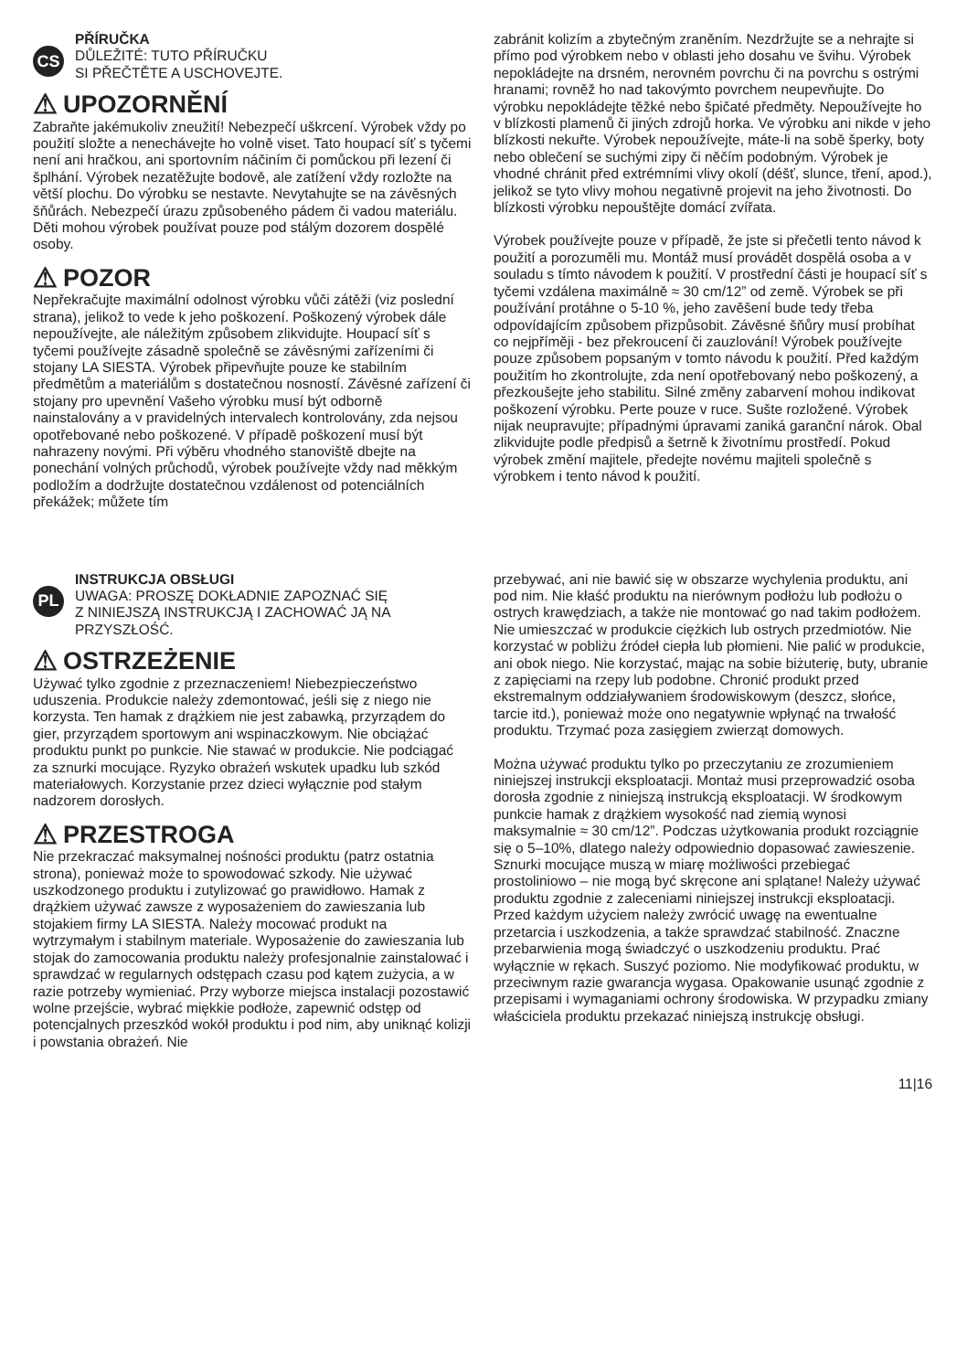CS
PŘÍRUČKA
DŮLEŽITÉ: TUTO PŘÍRUČKU
SI PŘEČTĚTE A USCHOVEJTE.
⚠ UPOZORNĚNÍ
Zabraňte jakémukoliv zneužití! Nebezpečí uškrcení. Výrobek vždy po použití složte a nenechávejte ho volně viset. Tato houpací síť s tyčemi není ani hračkou, ani sportovním náčiním či pomůckou při lezení či šplhání. Výrobek nezatěžujte bodově, ale zatížení vždy rozložte na větší plochu. Do výrobku se nestavte. Nevytahujte se na závěsných šňůrách. Nebezpečí úrazu způsobeného pádem či vadou materiálu. Děti mohou výrobek používat pouze pod stálým dozorem dospělé osoby.
⚠ POZOR
Nepřekračujte maximální odolnost výrobku vůči zátěži (viz poslední strana), jelikož to vede k jeho poškození. Poškozený výrobek dále nepoužívejte, ale náležitým způsobem zlikvidujte. Houpací síť s tyčemi používejte zásadně společně se závěsnými zařízeními či stojany LA SIESTA. Výrobek připevňujte pouze ke stabilním předmětům a materiálům s dostatečnou nosností. Závěsné zařízení či stojany pro upevnění Vašeho výrobku musí být odborně nainstalovány a v pravidelných intervalech kontrolovány, zda nejsou opotřebované nebo poškozené. V případě poškození musí být nahrazeny novými. Při výběru vhodného stanoviště dbejte na ponechání volných průchodů, výrobek používejte vždy nad měkkým podložím a dodržujte dostatečnou vzdálenost od potenciálních překážek; můžete tím
zabránit kolizím a zbytečným zraněním. Nezdržujte se a nehrajte si přímo pod výrobkem nebo v oblasti jeho dosahu ve švihu. Výrobek nepokládejte na drsném, nerovném povrchu či na povrchu s ostrými hranami; rovněž ho nad takovýmto povrchem neupevňujte. Do výrobku nepokládejte těžké nebo špičaté předměty. Nepoužívejte ho v blízkosti plamenů či jiných zdrojů horka. Ve výrobku ani nikde v jeho blízkosti nekuřte. Výrobek nepoužívejte, máte-li na sobě šperky, boty nebo oblečení se suchými zipy či něčím podobným. Výrobek je vhodné chránit před extrémními vlivy okolí (déšť, slunce, tření, apod.), jelikož se tyto vlivy mohou negativně projevit na jeho životnosti. Do blízkosti výrobku nepouštějte domácí zvířata.
Výrobek používejte pouze v případě, že jste si přečetli tento návod k použití a porozuměli mu. Montáž musí provádět dospělá osoba a v souladu s tímto návodem k použití. V prostřední části je houpací síť s tyčemi vzdálena maximálně ≈ 30 cm/12” od země. Výrobek se při používání protáhne o 5-10 %, jeho zavěšení bude tedy třeba odpovídajícím způsobem přizpůsobit. Závěsné šňůry musí probíhat co nejpříměji - bez překroucení či zauzlování! Výrobek používejte pouze způsobem popsaným v tomto návodu k použití. Před každým použitím ho zkontrolujte, zda není opotřebovaný nebo poškozený, a přezkoušejte jeho stabilitu. Silné změny zabarvení mohou indikovat poškození výrobku. Perte pouze v ruce. Sušte rozložené. Výrobek nijak neupravujte; případnými úpravami zaniká garanční nárok. Obal zlikvidujte podle předpisů a šetrně k životnímu prostředí. Pokud výrobek změní majitele, předejte novému majiteli společně s výrobkem i tento návod k použití.
PL
INSTRUKCJA OBSŁUGI
UWAGA: PROSZĘ DOKŁADNIE ZAPOZNAĆ SIĘ
Z NINIEJSZĄ INSTRUKCJĄ I ZACHOWAĆ JĄ NA
PRZYSZŁOŚĆ.
⚠ OSTRZEŻENIE
Używać tylko zgodnie z przeznaczeniem! Niebezpieczeństwo uduszenia. Produkcie należy zdemontować, jeśli się z niego nie korzysta. Ten hamak z drążkiem nie jest zabawką, przyrządem do gier, przyrządem sportowym ani wspinaczkowym. Nie obciążać produktu punkt po punkcie. Nie stawać w produkcie. Nie podciągać za sznurki mocujące. Ryzyko obrażeń wskutek upadku lub szkód materiałowych. Korzystanie przez dzieci wyłącznie pod stałym nadzorem dorosłych.
⚠ PRZESTROGA
Nie przekraczać maksymalnej nośności produktu (patrz ostatnia strona), ponieważ może to spowodować szkody. Nie używać uszkodzonego produktu i zutylizować go prawidłowo. Hamak z drążkiem używać zawsze z wyposażeniem do zawieszania lub stojakiem firmy LA SIESTA. Należy mocować produkt na wytrzymałym i stabilnym materiale. Wyposażenie do zawieszania lub stojak do zamocowania produktu należy profesjonalnie zainstalować i sprawdzać w regularnych odstępach czasu pod kątem zużycia, a w razie potrzeby wymieniać. Przy wyborze miejsca instalacji pozostawić wolne przejście, wybrać miękkie podłoże, zapewnić odstęp od potencjalnych przeszkód wokół produktu i pod nim, aby uniknąć kolizji i powstania obrażeń. Nie
przebywać, ani nie bawić się w obszarze wychylenia produktu, ani pod nim. Nie kłaść produktu na nierównym podłożu lub podłożu o ostrych krawędziach, a także nie montować go nad takim podłożem. Nie umieszczać w produkcie ciężkich lub ostrych przedmiotów. Nie korzystać w pobliżu źródeł ciepła lub płomieni. Nie palić w produkcie, ani obok niego. Nie korzystać, mając na sobie biżuterię, buty, ubranie z zapięciami na rzepy lub podobne. Chronić produkt przed ekstremalnym oddziaływaniem środowiskowym (deszcz, słońce, tarcie itd.), ponieważ może ono negatywnie wpłynąć na trwałość produktu. Trzymać poza zasięgiem zwierząt domowych.
Można używać produktu tylko po przeczytaniu ze zrozumieniem niniejszej instrukcji eksploatacji. Montaż musi przeprowadzić osoba dorosła zgodnie z niniejszą instrukcją eksploatacji. W środkowym punkcie hamak z drążkiem wysokość nad ziemią wynosi maksymalnie ≈ 30 cm/12”. Podczas użytkowania produkt rozciągnie się o 5–10%, dlatego należy odpowiednio dopasować zawieszenie. Sznurki mocujące muszą w miarę możliwości przebiegać prostoliniowo – nie mogą być skręcone ani splątane! Należy używać produktu zgodnie z zaleceniami niniejszej instrukcji eksploatacji. Przed każdym użyciem należy zwrócić uwagę na ewentualne przetarcia i uszkodzenia, a także sprawdzać stabilność. Znaczne przebarwienia mogą świadczyć o uszkodzeniu produktu. Prać wyłącznie w rękach. Suszyć poziomo. Nie modyfikować produktu, w przeciwnym razie gwarancja wygasa. Opakowanie usunąć zgodnie z przepisami i wymaganiami ochrony środowiska. W przypadku zmiany właściciela produktu przekazać niniejszą instrukcję obsługi.
11|16